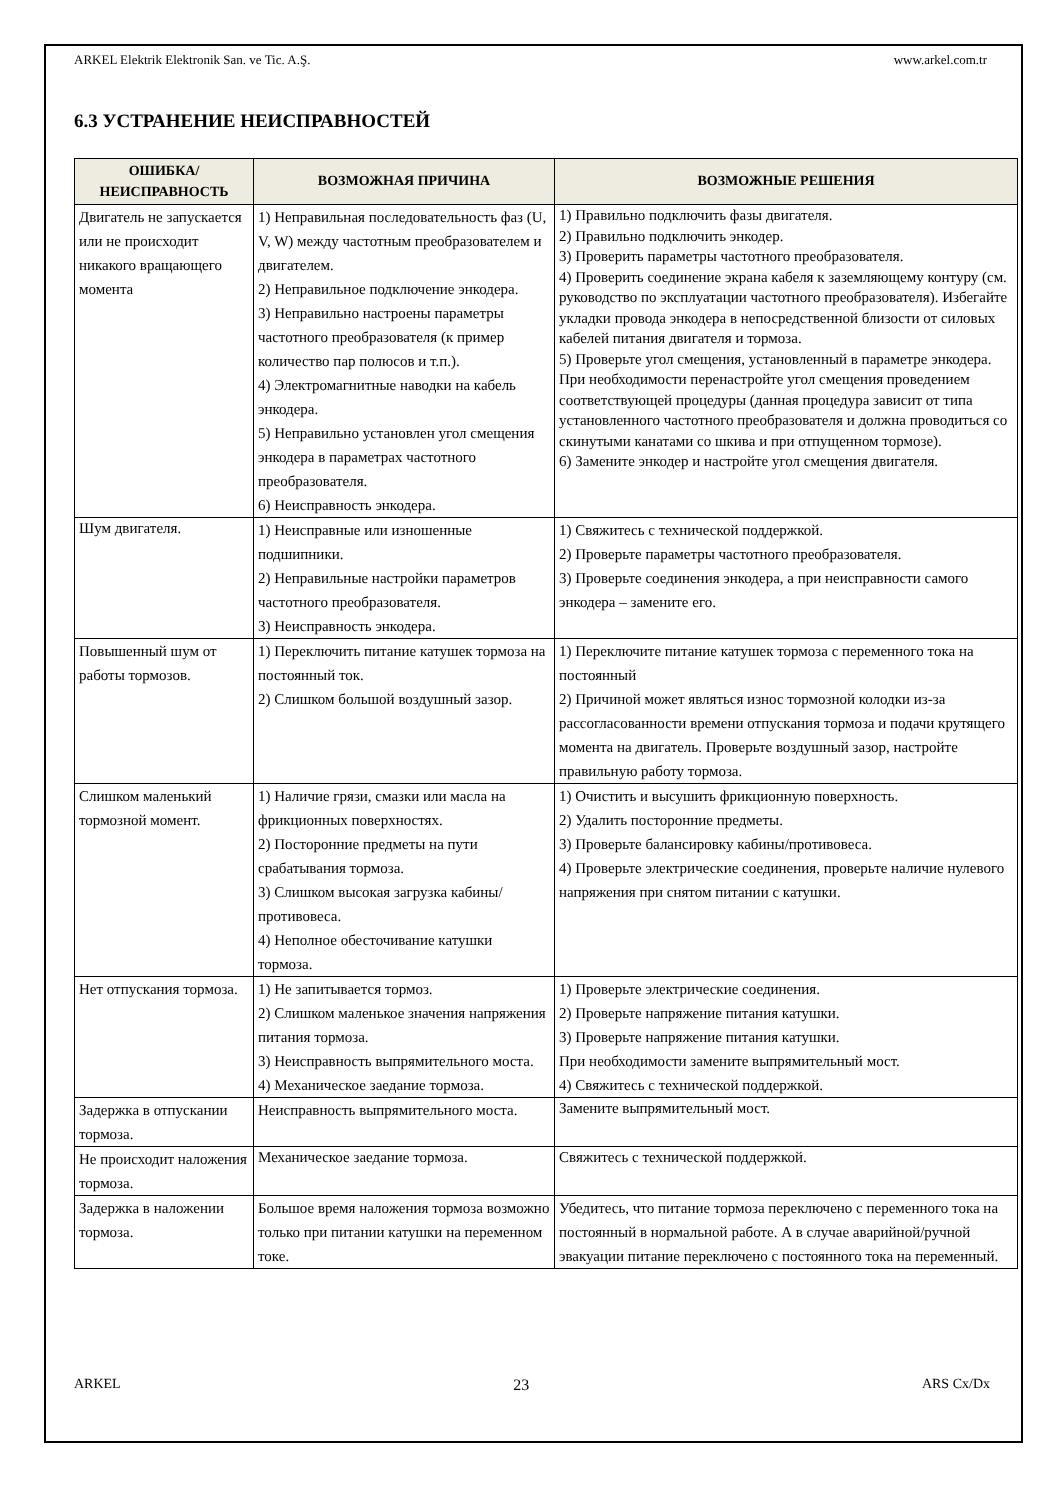ARKEL Elektrik Elektronik San. ve Tic. A.Ş. www.arkel.com.tr
6.3 УСТРАНЕНИЕ НЕИСПРАВНОСТЕЙ
| ОШИБКА/ НЕИСПРАВНОСТЬ | ВОЗМОЖНАЯ ПРИЧИНА | ВОЗМОЖНЫЕ РЕШЕНИЯ |
| --- | --- | --- |
| Двигатель не запускается или не происходит никакого вращающего момента | 1) Неправильная последовательность фаз (U, V, W) между частотным преобразователем и двигателем. 2) Неправильное подключение энкодера. 3) Неправильно настроены параметры частотного преобразователя (к пример количество пар полюсов и т.п.). 4) Электромагнитные наводки на кабель энкодера. 5) Неправильно установлен угол смещения энкодера в параметрах частотного преобразователя. 6) Неисправность энкодера. | 1) Правильно подключить фазы двигателя. 2) Правильно подключить энкодер. 3) Проверить параметры частотного преобразователя. 4) Проверить соединение экрана кабеля к заземляющему контуру (см. руководство по эксплуатации частотного преобразователя). Избегайте укладки провода энкодера в непосредственной близости от силовых кабелей питания двигателя и тормоза. 5) Проверьте угол смещения, установленный в параметре энкодера. При необходимости перенастройте угол смещения проведением соответствующей процедуры (данная процедура зависит от типа установленного частотного преобразователя и должна проводиться со скинутыми канатами со шкива и при отпущенном тормозе). 6) Замените энкодер и настройте угол смещения двигателя. |
| Шум двигателя. | 1) Неисправные или изношенные подшипники. 2) Неправильные настройки параметров частотного преобразователя. 3) Неисправность энкодера. | 1) Свяжитесь с технической поддержкой. 2) Проверьте параметры частотного преобразователя. 3) Проверьте соединения энкодера, а при неисправности самого энкодера – замените его. |
| Повышенный шум от работы тормозов. | 1) Переключить питание катушек тормоза на постоянный ток. 2) Слишком большой воздушный зазор. | 1) Переключите питание катушек тормоза с переменного тока на постоянный 2) Причиной может являться износ тормозной колодки из-за рассогласованности времени отпускания тормоза и подачи крутящего момента на двигатель. Проверьте воздушный зазор, настройте правильную работу тормоза. |
| Слишком маленький тормозной момент. | 1) Наличие грязи, смазки или масла на фрикционных поверхностях. 2) Посторонние предметы на пути срабатывания тормоза. 3) Слишком высокая загрузка кабины/противовеса. 4) Неполное обесточивание катушки тормоза. | 1) Очистить и высушить фрикционную поверхность. 2) Удалить посторонние предметы. 3) Проверьте балансировку кабины/противовеса. 4) Проверьте электрические соединения, проверьте наличие нулевого напряжения при снятом питании с катушки. |
| Нет отпускания тормоза. | 1) Не запитывается тормоз. 2) Слишком маленькое значения напряжения питания тормоза. 3) Неисправность выпрямительного моста. 4) Механическое заедание тормоза. | 1) Проверьте электрические соединения. 2) Проверьте напряжение питания катушки. 3) Проверьте напряжение питания катушки. При необходимости замените выпрямительный мост. 4) Свяжитесь с технической поддержкой. |
| Задержка в отпускании тормоза. | Неисправность выпрямительного моста. | Замените выпрямительный мост. |
| Не происходит наложения тормоза. | Механическое заедание тормоза. | Свяжитесь с технической поддержкой. |
| Задержка в наложении тормоза. | Большое время наложения тормоза возможно только при питании катушки на переменном токе. | Убедитесь, что питание тормоза переключено с переменного тока на постоянный в нормальной работе. А в случае аварийной/ручной эвакуации питание переключено с постоянного тока на переменный. |
ARKEL 23 ARS Cx/Dx